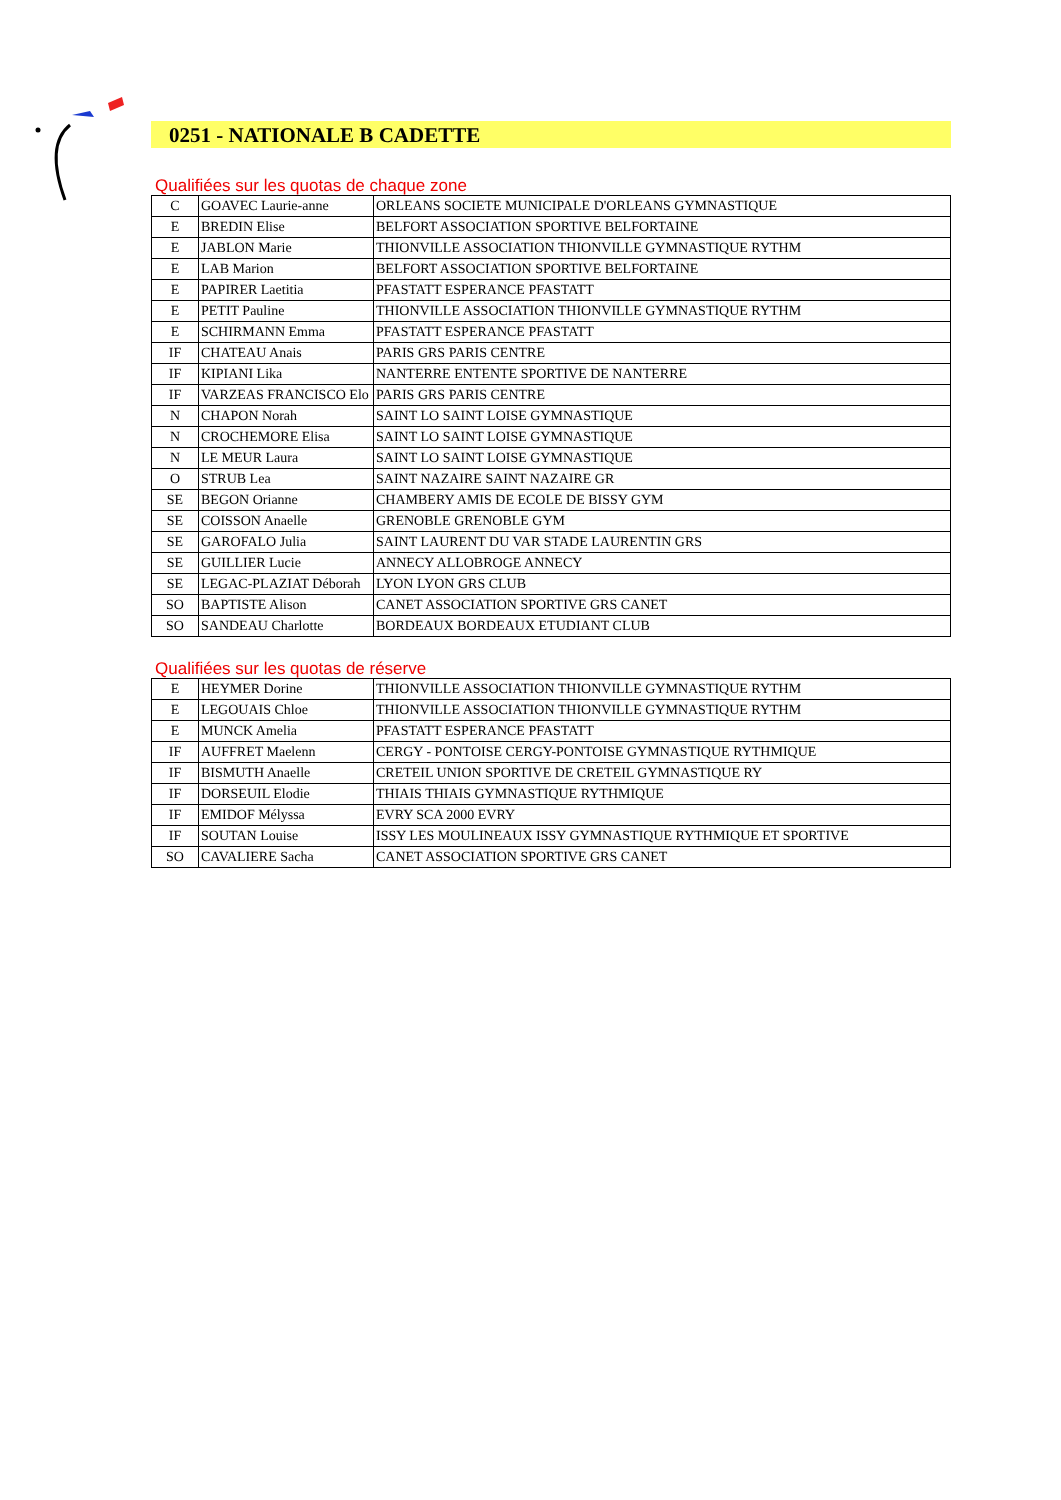0251 - NATIONALE B CADETTE
Qualifiées sur les quotas de chaque zone
| C | GOAVEC Laurie-anne | ORLEANS SOCIETE MUNICIPALE D'ORLEANS GYMNASTIQUE |
| E | BREDIN Elise | BELFORT ASSOCIATION SPORTIVE BELFORTAINE |
| E | JABLON Marie | THIONVILLE ASSOCIATION THIONVILLE GYMNASTIQUE RYTHM |
| E | LAB Marion | BELFORT ASSOCIATION SPORTIVE BELFORTAINE |
| E | PAPIRER Laetitia | PFASTATT ESPERANCE PFASTATT |
| E | PETIT Pauline | THIONVILLE ASSOCIATION THIONVILLE GYMNASTIQUE RYTHM |
| E | SCHIRMANN Emma | PFASTATT ESPERANCE PFASTATT |
| IF | CHATEAU Anais | PARIS GRS PARIS CENTRE |
| IF | KIPIANI Lika | NANTERRE ENTENTE SPORTIVE DE NANTERRE |
| IF | VARZEAS FRANCISCO Elo | PARIS GRS PARIS CENTRE |
| N | CHAPON Norah | SAINT LO SAINT LOISE GYMNASTIQUE |
| N | CROCHEMORE Elisa | SAINT LO SAINT LOISE GYMNASTIQUE |
| N | LE MEUR Laura | SAINT LO SAINT LOISE GYMNASTIQUE |
| O | STRUB Lea | SAINT NAZAIRE SAINT NAZAIRE GR |
| SE | BEGON Orianne | CHAMBERY AMIS DE ECOLE DE BISSY GYM |
| SE | COISSON Anaelle | GRENOBLE GRENOBLE GYM |
| SE | GAROFALO Julia | SAINT LAURENT DU VAR STADE LAURENTIN GRS |
| SE | GUILLIER Lucie | ANNECY ALLOBROGE ANNECY |
| SE | LEGAC-PLAZIAT Déborah | LYON LYON GRS CLUB |
| SO | BAPTISTE Alison | CANET ASSOCIATION SPORTIVE GRS CANET |
| SO | SANDEAU Charlotte | BORDEAUX BORDEAUX ETUDIANT CLUB |
Qualifiées sur les quotas de réserve
| E | HEYMER Dorine | THIONVILLE ASSOCIATION THIONVILLE GYMNASTIQUE RYTHM |
| E | LEGOUAIS Chloe | THIONVILLE ASSOCIATION THIONVILLE GYMNASTIQUE RYTHM |
| E | MUNCK Amelia | PFASTATT ESPERANCE PFASTATT |
| IF | AUFFRET Maelenn | CERGY - PONTOISE CERGY-PONTOISE GYMNASTIQUE RYTHMIQUE |
| IF | BISMUTH Anaelle | CRETEIL UNION SPORTIVE DE CRETEIL GYMNASTIQUE RY |
| IF | DORSEUIL Elodie | THIAIS THIAIS GYMNASTIQUE RYTHMIQUE |
| IF | EMIDOF Mélyssa | EVRY SCA 2000 EVRY |
| IF | SOUTAN Louise | ISSY LES MOULINEAUX ISSY GYMNASTIQUE RYTHMIQUE ET SPORTIVE |
| SO | CAVALIERE Sacha | CANET ASSOCIATION SPORTIVE GRS CANET |